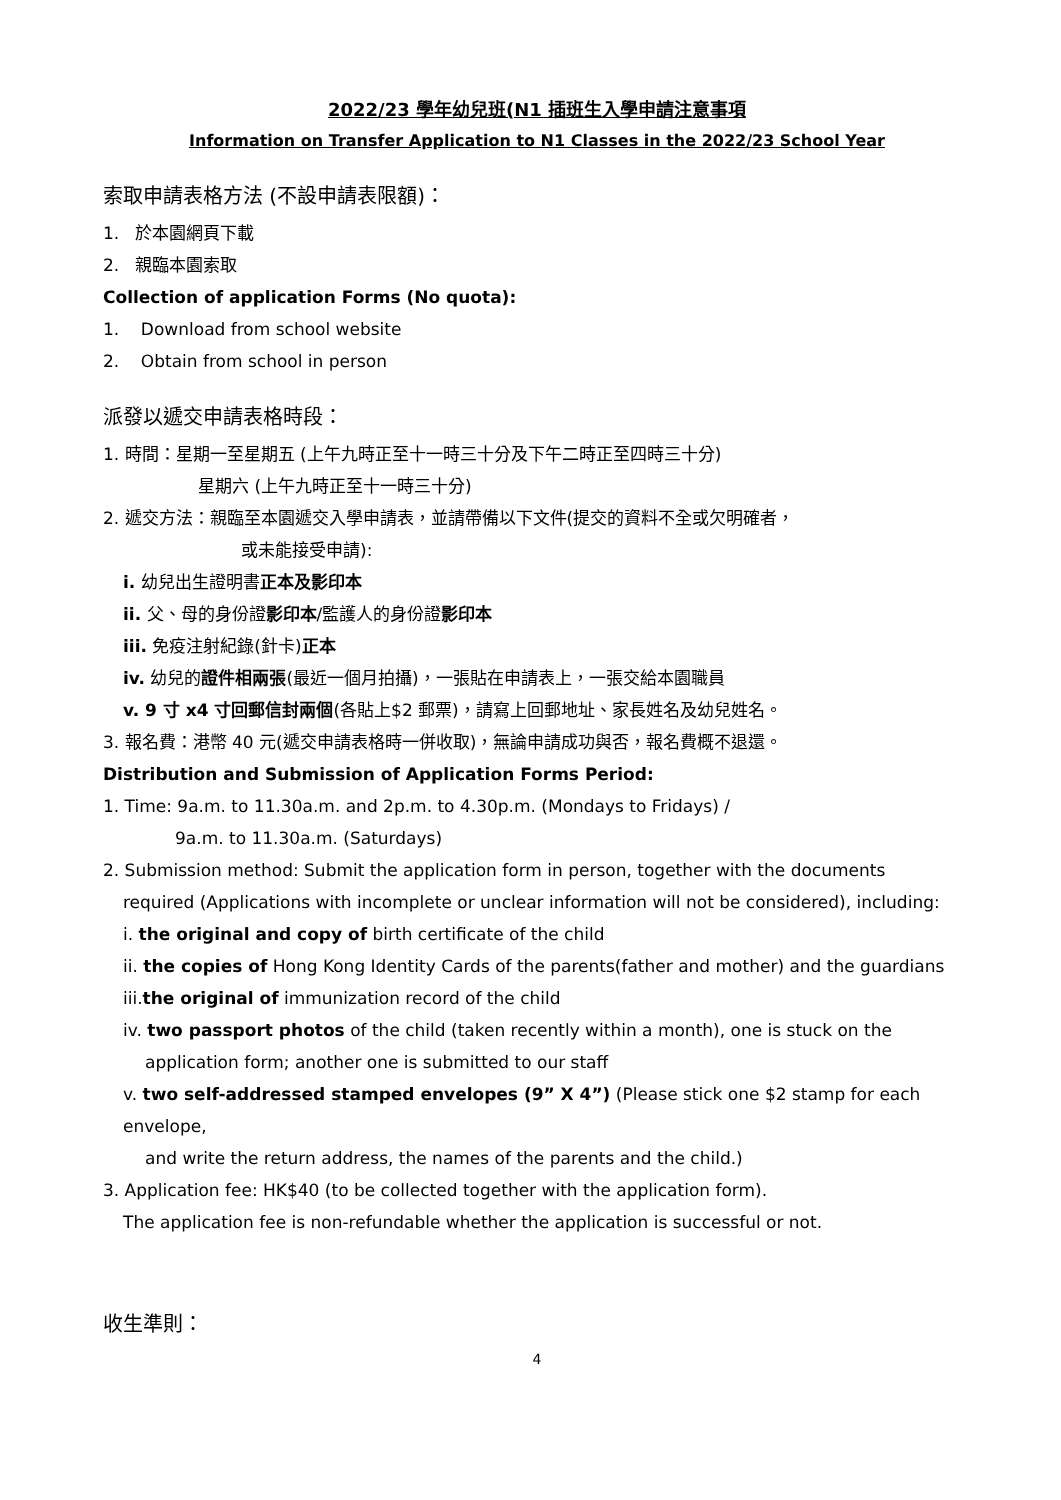2022/23 學年幼兒班(N1 插班生入學申請注意事項
Information on Transfer Application to N1 Classes in the 2022/23 School Year
索取申請表格方法 (不設申請表限額)：
1. 於本園網頁下載
2. 親臨本園索取
Collection of application Forms (No quota):
1. Download from school website
2. Obtain from school in person
派發以遞交申請表格時段：
1. 時間：星期一至星期五 (上午九時正至十一時三十分及下午二時正至四時三十分)
星期六 (上午九時正至十一時三十分)
2. 遞交方法：親臨至本園遞交入學申請表，並請帶備以下文件(提交的資料不全或欠明確者，
或未能接受申請):
i. 幼兒出生證明書正本及影印本
ii. 父、母的身份證影印本/監護人的身份證影印本
iii. 免疫注射紀錄(針卡)正本
iv. 幼兒的證件相兩張(最近一個月拍攝)，一張貼在申請表上，一張交給本園職員
v. 9 寸 x4 寸回郵信封兩個(各貼上$2 郵票)，請寫上回郵地址、家長姓名及幼兒姓名。
3. 報名費：港幣 40 元(遞交申請表格時一併收取)，無論申請成功與否，報名費概不退還。
Distribution and Submission of Application Forms Period:
1. Time: 9a.m. to 11.30a.m. and 2p.m. to 4.30p.m. (Mondays to Fridays) /
9a.m. to 11.30a.m. (Saturdays)
2. Submission method: Submit the application form in person, together with the documents
required (Applications with incomplete or unclear information will not be considered), including:
i. the original and copy of birth certificate of the child
ii. the copies of Hong Kong Identity Cards of the parents(father and mother) and the guardians
iii.the original of immunization record of the child
iv. two passport photos of the child (taken recently within a month), one is stuck on the
application form; another one is submitted to our staff
v. two self-addressed stamped envelopes (9” X 4”) (Please stick one $2 stamp for each envelope,
and write the return address, the names of the parents and the child.)
3. Application fee: HK$40 (to be collected together with the application form).
The application fee is non-refundable whether the application is successful or not.
收生準則：
4